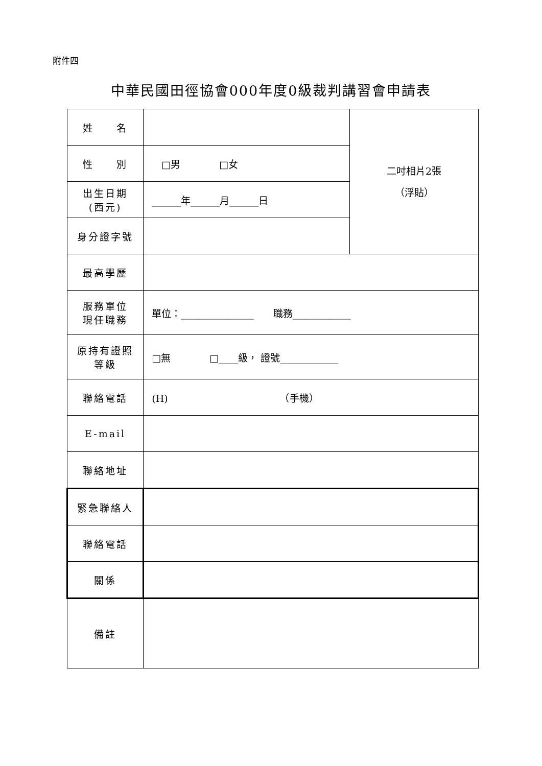附件四
中華民國田徑協會000年度0級裁判講習會申請表
| 姓 名 | | 二吋相片2張 （浮貼） |
| 性 別 | □男 □女 | |
| 出生日期 (西元) | ______年______月______日 | |
| 身分證字號 | | |
| 最高學歷 | | |
| 服務單位 現任職務 | 單位：_______________ 職務____________ | |
| 原持有證照 等級 | □無 □____級， 證號____________ | |
| 聯絡電話 | (H) （手機） | |
| E-mail | | |
| 聯絡地址 | | |
| 緊急聯絡人 | | |
| 聯絡電話 | | |
| 關係 | | |
| 備註 | | |